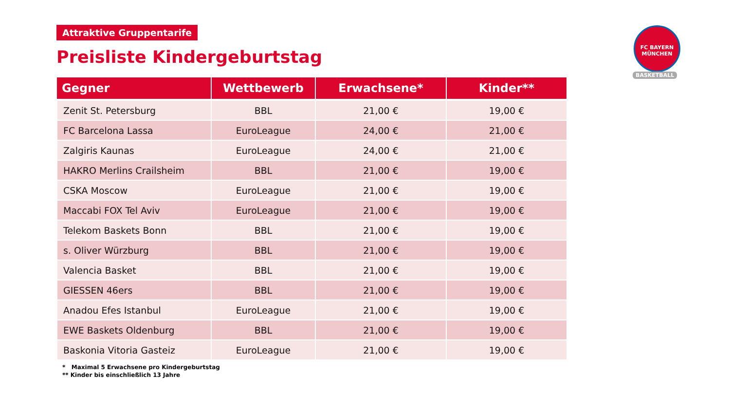Attraktive Gruppentarife
Preisliste Kindergeburtstag
| Gegner | Wettbewerb | Erwachsene* | Kinder** |
| --- | --- | --- | --- |
| Zenit St. Petersburg | BBL | 21,00 € | 19,00 € |
| FC Barcelona Lassa | EuroLeague | 24,00 € | 21,00 € |
| Zalgiris Kaunas | EuroLeague | 24,00 € | 21,00 € |
| HAKRO Merlins Crailsheim | BBL | 21,00 € | 19,00 € |
| CSKA Moscow | EuroLeague | 21,00 € | 19,00 € |
| Maccabi FOX Tel Aviv | EuroLeague | 21,00 € | 19,00 € |
| Telekom Baskets Bonn | BBL | 21,00 € | 19,00 € |
| s. Oliver Würzburg | BBL | 21,00 € | 19,00 € |
| Valencia Basket | BBL | 21,00 € | 19,00 € |
| GIESSEN 46ers | BBL | 21,00 € | 19,00 € |
| Anadou Efes Istanbul | EuroLeague | 21,00 € | 19,00 € |
| EWE Baskets Oldenburg | BBL | 21,00 € | 19,00 € |
| Baskonia Vitoria Gasteiz | EuroLeague | 21,00 € | 19,00 € |
* Maximal 5 Erwachsene pro Kindergeburtstag
** Kinder bis einschließlich 13 Jahre
FC BAYERN
MÜNCHEN
BASKETBALL